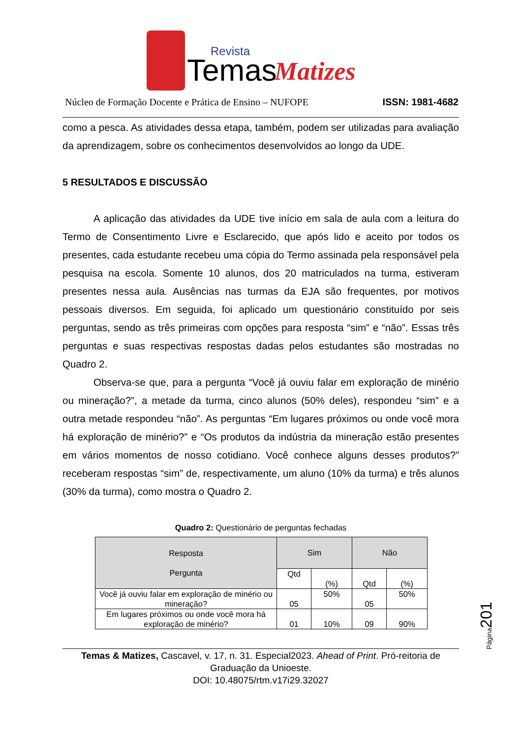Revista
Temas
Matizes
Núcleo de Formação Docente e Prática de Ensino – NUFOPE ISSN: 1981-4682
como a pesca. As atividades dessa etapa, também, podem ser utilizadas para avaliação da aprendizagem, sobre os conhecimentos desenvolvidos ao longo da UDE.
5 RESULTADOS E DISCUSSÃO
A aplicação das atividades da UDE tive início em sala de aula com a leitura do Termo de Consentimento Livre e Esclarecido, que após lido e aceito por todos os presentes, cada estudante recebeu uma cópia do Termo assinada pela responsável pela pesquisa na escola. Somente 10 alunos, dos 20 matriculados na turma, estiveram presentes nessa aula. Ausências nas turmas da EJA são frequentes, por motivos pessoais diversos. Em seguida, foi aplicado um questionário constituído por seis perguntas, sendo as três primeiras com opções para resposta “sim” e “não”. Essas três perguntas e suas respectivas respostas dadas pelos estudantes são mostradas no Quadro 2.
Observa-se que, para a pergunta “Você já ouviu falar em exploração de minério ou mineração?”, a metade da turma, cinco alunos (50% deles), respondeu “sim” e a outra metade respondeu “não”. As perguntas “Em lugares próximos ou onde você mora há exploração de minério?” e “Os produtos da indústria da mineração estão presentes em vários momentos de nosso cotidiano. Você conhece alguns desses produtos?” receberam respostas “sim” de, respectivamente, um aluno (10% da turma) e três alunos (30% da turma), como mostra o Quadro 2.
Quadro 2: Questionário de perguntas fechadas
| Resposta Pergunta | Sim | | Não | |
| --- | --- | --- | --- | --- |
| | Qtd | (%) | Qtd | (%) |
| Você já ouviu falar em exploração de minério ou mineração? | 05 | 50% | 05 | 50% |
| Em lugares próximos ou onde você mora há exploração de minério? | 01 | 10% | 09 | 90% |
Página201
Temas & Matizes, Cascavel, v. 17, n. 31. Especial2023. Ahead of Print. Pró-reitoria de Graduação da Unioeste.
DOI: 10.48075/rtm.v17i29.32027